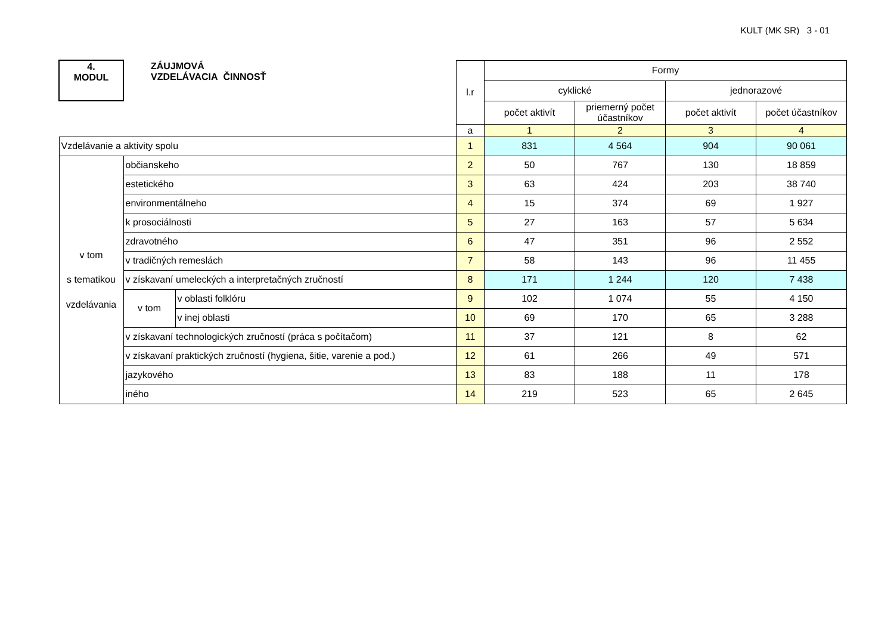KULT (MK SR) 3 - 01
| 4. MODUL | ZÁUJMOVÁ VZDELÁVACIA ČINNOSŤ | | l.r | Formy | | | |
| | | | | cyklické | | jednorazové | |
| | | | | počet aktivít | priemerný počet účastníkov | počet aktivít | počet účastníkov |
| | | | a | 1 | 2 | 3 | 4 |
| Vzdelávanie a aktivity spolu | | | 1 | 831 | 4 564 | 904 | 90 061 |
| v tom s tematikou vzdelávania | občianskeho | | 2 | 50 | 767 | 130 | 18 859 |
| | estetického | | 3 | 63 | 424 | 203 | 38 740 |
| | environmentálneho | | 4 | 15 | 374 | 69 | 1 927 |
| | k prosociálnosti | | 5 | 27 | 163 | 57 | 5 634 |
| | zdravotného | | 6 | 47 | 351 | 96 | 2 552 |
| | v tradičných remeslách | | 7 | 58 | 143 | 96 | 11 455 |
| | v získavaní umeleckých a interpretačných zručností | | 8 | 171 | 1 244 | 120 | 7 438 |
| | v tom | v oblasti folklóru | 9 | 102 | 1 074 | 55 | 4 150 |
| | | v inej oblasti | 10 | 69 | 170 | 65 | 3 288 |
| | v získavaní technologických zručností (práca s počítačom) | | 11 | 37 | 121 | 8 | 62 |
| | v získavaní praktických zručností (hygiena, šitie, varenie a pod.) | | 12 | 61 | 266 | 49 | 571 |
| | jazykového | | 13 | 83 | 188 | 11 | 178 |
| | iného | | 14 | 219 | 523 | 65 | 2 645 |